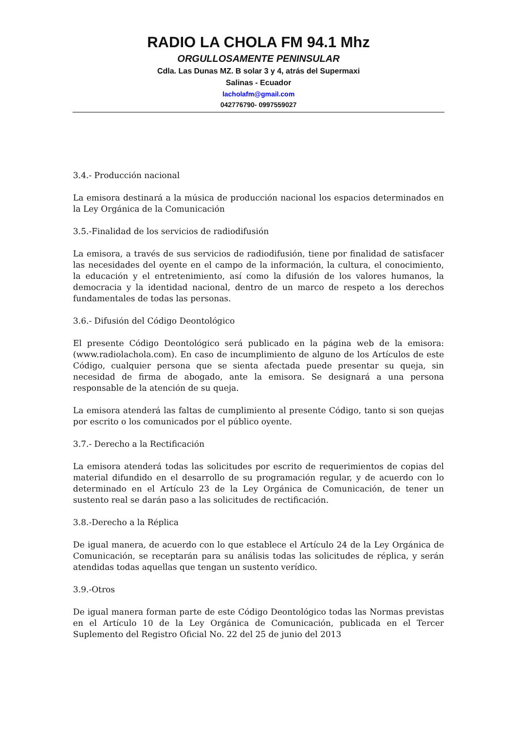RADIO LA CHOLA FM 94.1 Mhz
ORGULLOSAMENTE PENINSULAR
Cdla. Las Dunas MZ. B solar 3 y 4, atrás del Supermaxi
Salinas - Ecuador
lacholafm@gmail.com
042776790- 0997559027
3.4.- Producción nacional
La emisora destinará a la música de producción nacional los espacios determinados en la Ley Orgánica de la Comunicación
3.5.-Finalidad de los servicios de radiodifusión
La emisora, a través de sus servicios de radiodifusión, tiene por finalidad de satisfacer las necesidades del oyente en el campo de la información, la cultura, el conocimiento, la educación y el entretenimiento, así como la difusión de los valores humanos, la democracia y la identidad nacional, dentro de un marco de respeto a los derechos fundamentales de todas las personas.
3.6.- Difusión del Código Deontológico
El presente Código Deontológico será publicado en la página web de la emisora: (www.radiolachola.com). En caso de incumplimiento de alguno de los Artículos de este Código, cualquier persona que se sienta afectada puede presentar su queja, sin necesidad de firma de abogado, ante la emisora. Se designará a una persona responsable de la atención de su queja.
La emisora atenderá las faltas de cumplimiento al presente Código, tanto si son quejas por escrito o los comunicados por el público oyente.
3.7.- Derecho a la Rectificación
La emisora atenderá todas las solicitudes por escrito de requerimientos de copias del material difundido en el desarrollo de su programación regular, y de acuerdo con lo determinado en el Artículo 23 de la Ley Orgánica de Comunicación, de tener un sustento real se darán paso a las solicitudes de rectificación.
3.8.-Derecho a la Réplica
De igual manera, de acuerdo con lo que establece el Artículo 24 de la Ley Orgánica de Comunicación, se receptarán para su análisis todas las solicitudes de réplica, y serán atendidas todas aquellas que tengan un sustento verídico.
3.9.-Otros
De igual manera forman parte de este Código Deontológico todas las Normas previstas en el Artículo 10 de la Ley Orgánica de Comunicación, publicada en el Tercer Suplemento del Registro Oficial No. 22 del 25 de junio del 2013